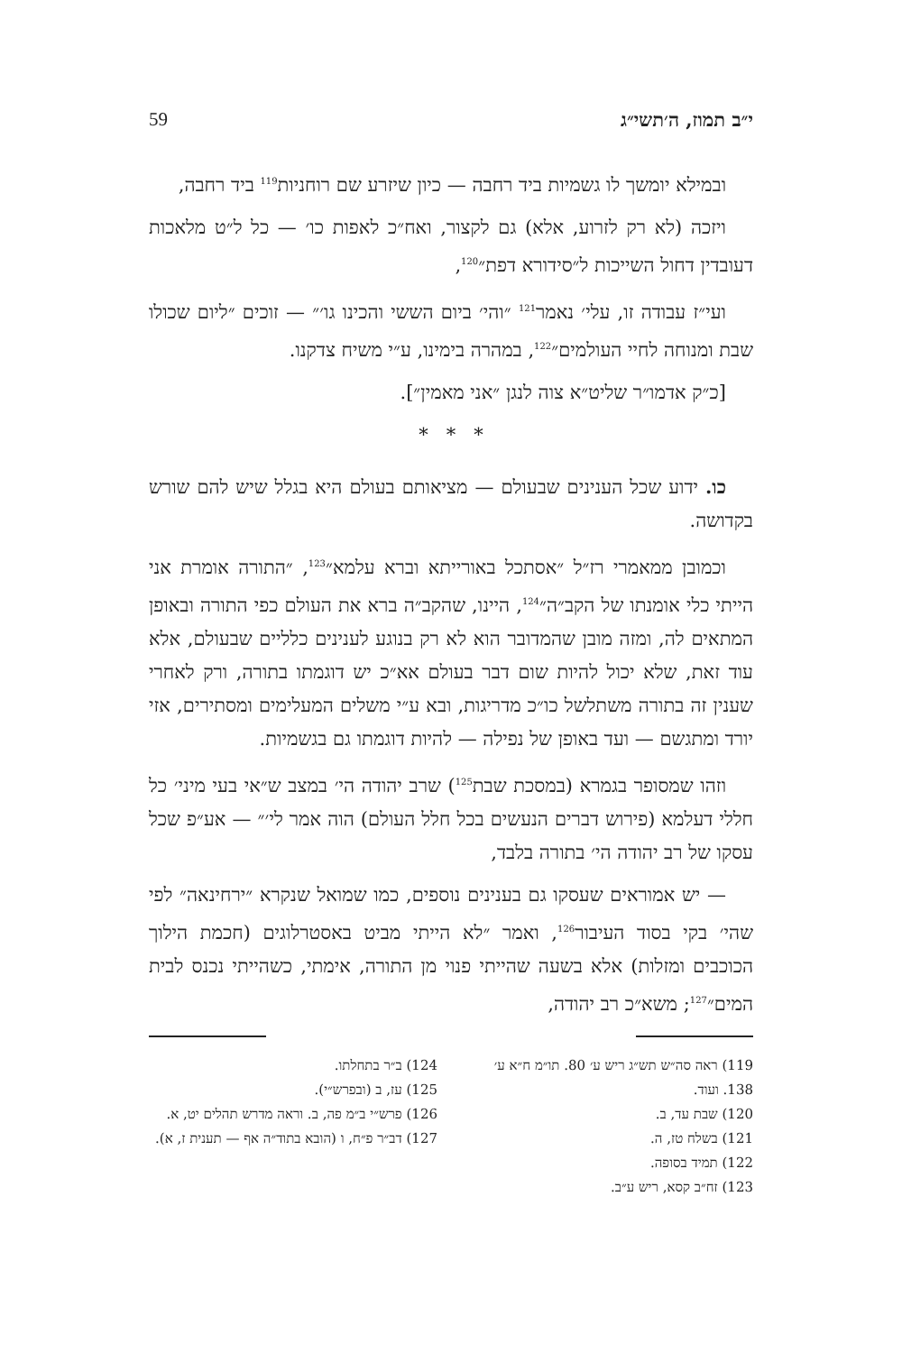י״ב תמוז, ה׳תשי״ג 59
ובמילא יומשך לו גשמיות ביד רחבה — כיון שיזרע שם רוחניות<sup>119</sup> ביד רחבה,
ויזכה (לא רק לזרוע, אלא) גם לקצור, ואח״כ לאפות כו׳ — כל ל״ט מלאכות דעובדין דחול השייכות ל״סידורא דפת״<sup>120</sup>,
ועי״ז עבודה זו, עלי׳ נאמר<sup>121</sup> ״והי׳ ביום הששי והכינו גו׳״ — זוכים ״ליום שכולו שבת ומנוחה לחיי העולמים״<sup>122</sup>, במהרה בימינו, ע״י משיח צדקנו.
[כ״ק אדמו״ר שליט״א צוה לנגן ״אני מאמין״].
* * *
כו. ידוע שכל הענינים שבעולם — מציאותם בעולם היא בגלל שיש להם שורש בקדושה.
וכמובן ממאמרי רז״ל ״אסתכל באורייתא וברא עלמא״<sup>123</sup>, ״התורה אומרת אני הייתי כלי אומנתו של הקב״ה״<sup>124</sup>, היינו, שהקב״ה ברא את העולם כפי התורה ובאופן המתאים לה, ומזה מובן שהמדובר הוא לא רק בנוגע לענינים כלליים שבעולם, אלא עוד זאת, שלא יכול להיות שום דבר בעולם אא״כ יש דוגמתו בתורה, ורק לאחרי שענין זה בתורה משתלשל כו״כ מדריגות, ובא ע״י משלים המעלימים ומסתירים, אזי יורד ומתגשם — ועד באופן של נפילה — להיות דוגמתו גם בגשמיות.
וזהו שמסופר בגמרא (במסכת שבת<sup>125</sup>) שרב יהודה הי׳ במצב ש״אי בעי מיני׳ כל חללי דעלמא (פירוש דברים הנעשים בכל חלל העולם) הוה אמר לי׳״ — אע״פ שכל עסקו של רב יהודה הי׳ בתורה בלבד,
— יש אמוראים שעסקו גם בענינים נוספים, כמו שמואל שנקרא ״ירחינאה״ לפי שהי׳ בקי בסוד העיבור<sup>126</sup>, ואמר ״לא הייתי מביט באסטרלוגים (חכמת הילוך הכוכבים ומזלות) אלא בשעה שהייתי פנוי מן התורה, אימתי, כשהייתי נכנס לבית המים״<sup>127</sup>; משא״כ רב יהודה,
119) ראה סה״ש תש״ג ריש ע׳ 80. תו״מ ח״א ע׳ 138. ועוד.
120) שבת עד, ב.
121) בשלח טז, ה.
122) תמיד בסופה.
123) זח״ב קסא, ריש ע״ב.
124) ב״ר בתחלתו.
125) עז, ב (ובפרש״י).
126) פרש״י ב״מ פה, ב. וראה מדרש תהלים יט, א.
127) דב״ר פ״ח, ו (הובא בתוד״ה אף — תענית ז, א).